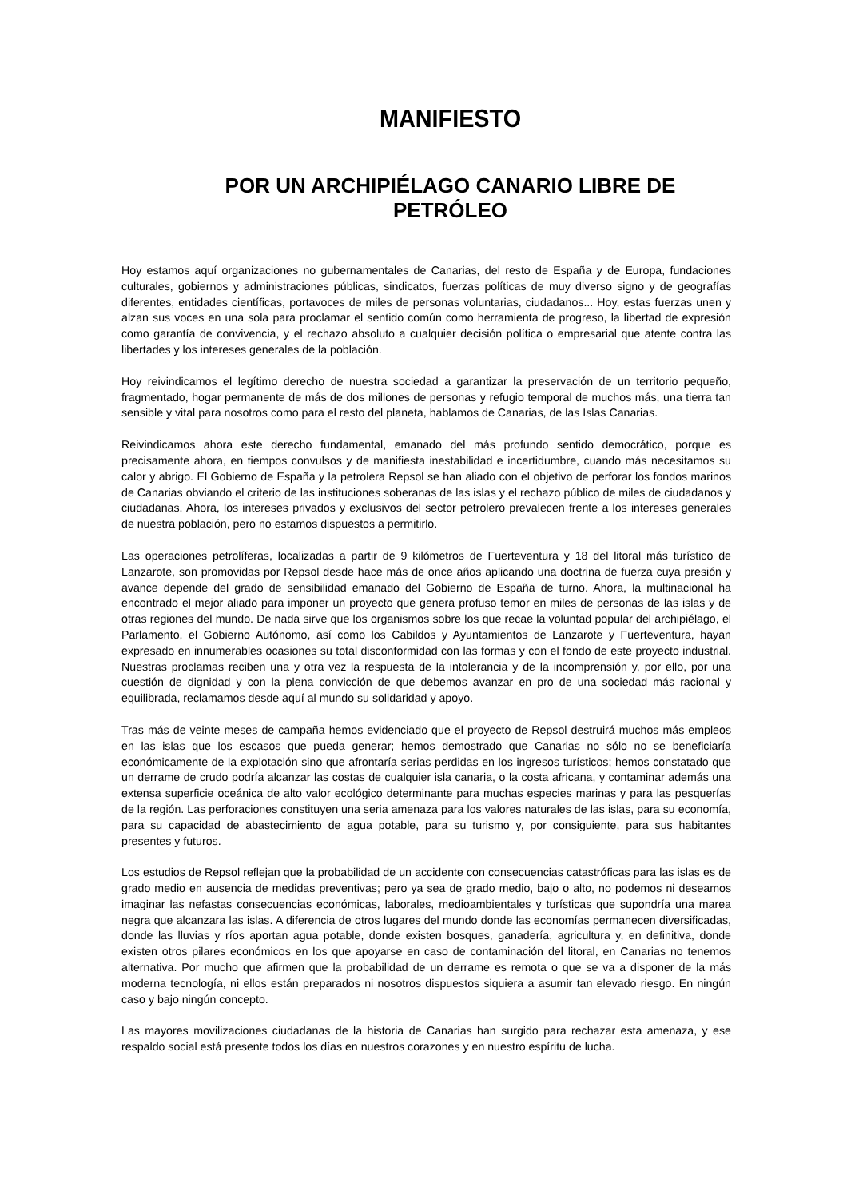MANIFIESTO
POR UN ARCHIPIÉLAGO CANARIO LIBRE DE PETRÓLEO
Hoy estamos aquí organizaciones no gubernamentales de Canarias, del resto de España y de Europa, fundaciones culturales, gobiernos y administraciones públicas, sindicatos, fuerzas políticas de muy diverso signo y de geografías diferentes, entidades científicas, portavoces de miles de personas voluntarias, ciudadanos... Hoy, estas fuerzas unen y alzan sus voces en una sola para proclamar el sentido común como herramienta de progreso, la libertad de expresión como garantía de convivencia, y el rechazo absoluto a cualquier decisión política o empresarial que atente contra las libertades y los intereses generales de la población.
Hoy reivindicamos el legítimo derecho de nuestra sociedad a garantizar la preservación de un territorio pequeño, fragmentado, hogar permanente de más de dos millones de personas y refugio temporal de muchos más, una tierra tan sensible y vital para nosotros como para el resto del planeta, hablamos de Canarias, de las Islas Canarias.
Reivindicamos ahora este derecho fundamental, emanado del más profundo sentido democrático, porque es precisamente ahora, en tiempos convulsos y de manifiesta inestabilidad e incertidumbre, cuando más necesitamos su calor y abrigo. El Gobierno de España y la petrolera Repsol se han aliado con el objetivo de perforar los fondos marinos de Canarias obviando el criterio de las instituciones soberanas de las islas y el rechazo público de miles de ciudadanos y ciudadanas. Ahora, los intereses privados y exclusivos del sector petrolero prevalecen frente a los intereses generales de nuestra población, pero no estamos dispuestos a permitirlo.
Las operaciones petrolíferas, localizadas a partir de 9 kilómetros de Fuerteventura y 18 del litoral más turístico de Lanzarote, son promovidas por Repsol desde hace más de once años aplicando una doctrina de fuerza cuya presión y avance depende del grado de sensibilidad emanado del Gobierno de España de turno. Ahora, la multinacional ha encontrado el mejor aliado para imponer un proyecto que genera profuso temor en miles de personas de las islas y de otras regiones del mundo. De nada sirve que los organismos sobre los que recae la voluntad popular del archipiélago, el Parlamento, el Gobierno Autónomo, así como los Cabildos y Ayuntamientos de Lanzarote y Fuerteventura, hayan expresado en innumerables ocasiones su total disconformidad con las formas y con el fondo de este proyecto industrial. Nuestras proclamas reciben una y otra vez la respuesta de la intolerancia y de la incomprensión y, por ello, por una cuestión de dignidad y con la plena convicción de que debemos avanzar en pro de una sociedad más racional y equilibrada, reclamamos desde aquí al mundo su solidaridad y apoyo.
Tras más de veinte meses de campaña hemos evidenciado que el proyecto de Repsol destruirá muchos más empleos en las islas que los escasos que pueda generar; hemos demostrado que Canarias no sólo no se beneficiaría económicamente de la explotación sino que afrontaría serias perdidas en los ingresos turísticos; hemos constatado que un derrame de crudo podría alcanzar las costas de cualquier isla canaria, o la costa africana, y contaminar además una extensa superficie oceánica de alto valor ecológico determinante para muchas especies marinas y para las pesquerías de la región. Las perforaciones constituyen una seria amenaza para los valores naturales de las islas, para su economía, para su capacidad de abastecimiento de agua potable, para su turismo y, por consiguiente, para sus habitantes presentes y futuros.
Los estudios de Repsol reflejan que la probabilidad de un accidente con consecuencias catastróficas para las islas es de grado medio en ausencia de medidas preventivas; pero ya sea de grado medio, bajo o alto, no podemos ni deseamos imaginar las nefastas consecuencias económicas, laborales, medioambientales y turísticas que supondría una marea negra que alcanzara las islas. A diferencia de otros lugares del mundo donde las economías permanecen diversificadas, donde las lluvias y ríos aportan agua potable, donde existen bosques, ganadería, agricultura y, en definitiva, donde existen otros pilares económicos en los que apoyarse en caso de contaminación del litoral, en Canarias no tenemos alternativa. Por mucho que afirmen que la probabilidad de un derrame es remota o que se va a disponer de la más moderna tecnología, ni ellos están preparados ni nosotros dispuestos siquiera a asumir tan elevado riesgo. En ningún caso y bajo ningún concepto.
Las mayores movilizaciones ciudadanas de la historia de Canarias han surgido para rechazar esta amenaza, y ese respaldo social está presente todos los días en nuestros corazones y en nuestro espíritu de lucha.